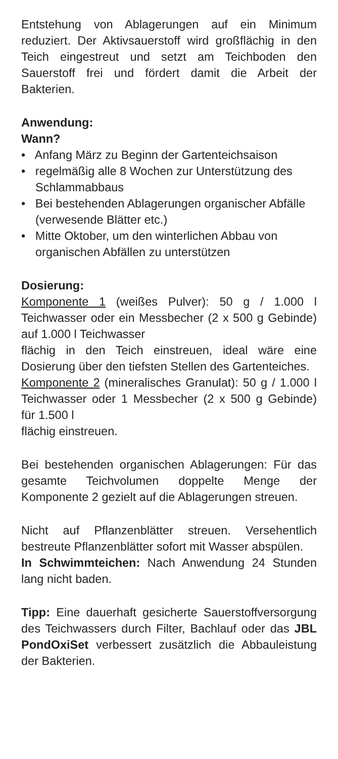Entstehung von Ablagerungen auf ein Minimum reduziert. Der Aktivsauerstoff wird großflächig in den Teich eingestreut und setzt am Teichboden den Sauerstoff frei und fördert damit die Arbeit der Bakterien.
Anwendung:
Wann?
• Anfang März zu Beginn der Gartenteichsaison
• regelmäßig alle 8 Wochen zur Unterstützung des Schlammabbaus
• Bei bestehenden Ablagerungen organischer Abfälle (verwesende Blätter etc.)
• Mitte Oktober, um den winterlichen Abbau von organischen Abfällen zu unterstützen
Dosierung:
Komponente 1 (weißes Pulver): 50 g / 1.000 l Teichwasser oder ein Messbecher (2 x 500 g Gebinde) auf 1.000 l Teichwasser
flächig in den Teich einstreuen, ideal wäre eine Dosierung über den tiefsten Stellen des Gartenteiches.
Komponente 2 (mineralisches Granulat): 50 g / 1.000 l Teichwasser oder 1 Messbecher (2 x 500 g Gebinde) für 1.500 l
flächig einstreuen.
Bei bestehenden organischen Ablagerungen: Für das gesamte Teichvolumen doppelte Menge der Komponente 2 gezielt auf die Ablagerungen streuen.
Nicht auf Pflanzenblätter streuen. Versehentlich bestreute Pflanzenblätter sofort mit Wasser abspülen.
In Schwimmteichen: Nach Anwendung 24 Stunden lang nicht baden.
Tipp: Eine dauerhaft gesicherte Sauerstoffversorgung des Teichwassers durch Filter, Bachlauf oder das JBL PondOxiSet verbessert zusätzlich die Abbauleistung der Bakterien.